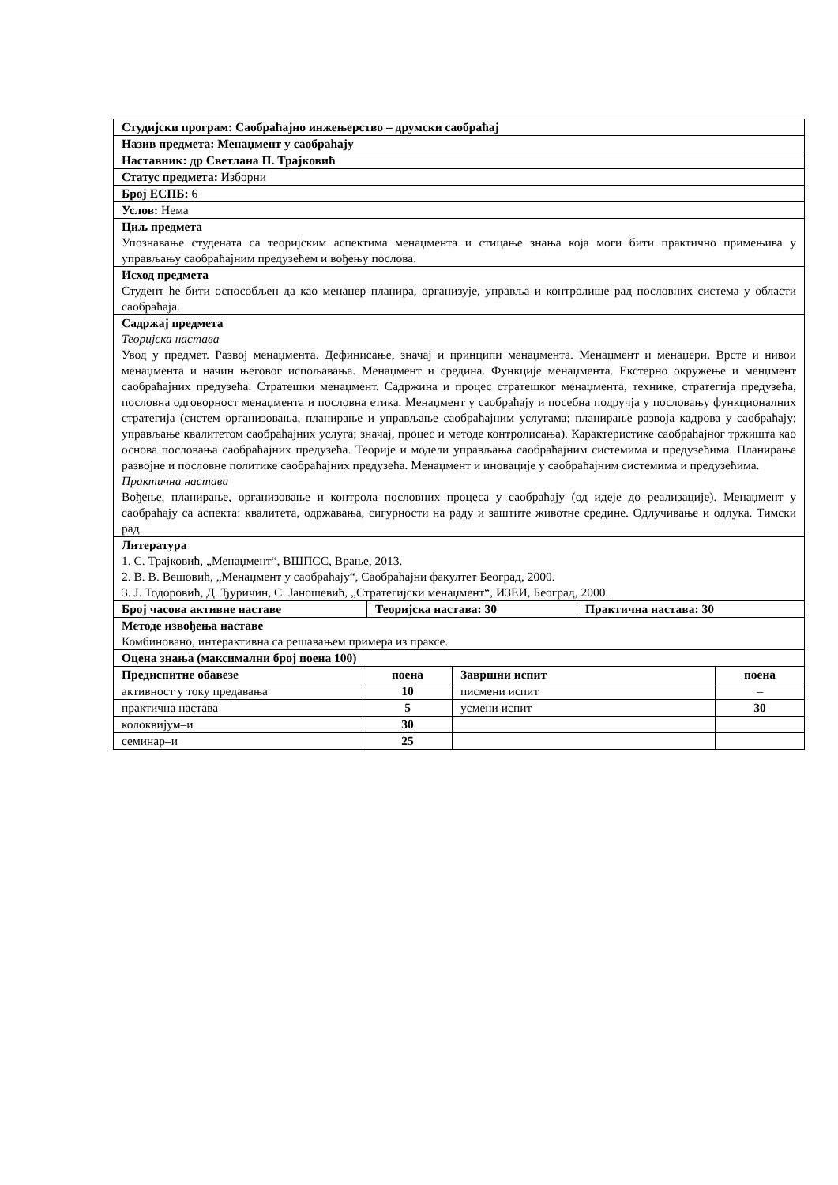| Студијски програм: Саобраћајно инжењерство – друмски саобраћај | | | |
| Назив предмета: Менаџмент у саобраћају | | | |
| Наставник: др Светлана П. Трајковић | | | |
| Статус предмета: Изборни | | | |
| Број ЕСПБ: 6 | | | |
| Услов: Нема | | | |
| Циљ предмета Упознавање студената са теоријским аспектима менаџмента и стицање знања која моги бити практично примењива у управљању саобраћајним предузећем и вођењу послова. | | | |
| Исход предмета Студент ће бити оспособљен да као менаџер планира, организује, управља и контролише рад пословних система у области саобраћаја. | | | |
| Садржај предмета Теоријска настава Увод у предмет. Развој менаџмента. Дефинисање, значај и принципи менаџмента. Менаџмент и менаџери. Врсте и нивои менаџмента и начин његовог испољавања. Менаџмент и средина. Функције менаџмента. Екстерно окружење и менџмент саобраћајних предузећа. Стратешки менаџмент. Садржина и процес стратешког менаџмента, технике, стратегија предузећа, пословна одговорност менаџмента и пословна етика. Менаџмент у саобраћају и посебна подручја у пословању функционалних стратегија (систем организовања, планирање и управљање саобраћајним услугама; планирање развоја кадрова у саобраћају; управљање квалитетом саобраћајних услуга; значај, процес и методе контролисања). Карактеристике саобраћајног тржишта као основа пословања саобраћајних предузећа. Теорије и модели управљања саобраћајним системима и предузећима. Планирање развојне и пословне политике саобраћајних предузећа. Менаџмент и иновације у саобраћајним системима и предузећима. Практична настава Вођење, планирање, организовање и контрола пословних процеса у саобраћају (од идеје до реализације). Менаџмент у саобраћају са аспекта: квалитета, одржавања, сигурности на раду и заштите животне средине. Одлучивање и одлука. Тимски рад. | | | |
| Литература 1. С. Трајковић, „Менаџмент“, ВШПСС, Врање, 2013. 2. В. В. Вешовић, „Менаџмент у саобраћају“, Саобраћајни факултет Београд, 2000. 3. Ј. Тодоровић, Д. Ђуричин, С. Јаношевић, „Стратегијски менаџмент“, ИЗЕИ, Београд, 2000. | | | |
| / Број часова активне наставе / Теоријска настава: 30 / Практична настава: 30 / | | | |
| Методе извођења наставе Комбиновано, интерактивна са решавањем примера из праксе. | | | |
| Оцена знања (максимални број поена 100) | | | |
| Предиспитне обавезе | поена | Завршни испит | поена |
| активност у току предавања | 10 | писмени испит | – |
| практична настава | 5 | усмени испит | 30 |
| колоквијум–и | 30 | | |
| семинар–и | 25 | | |